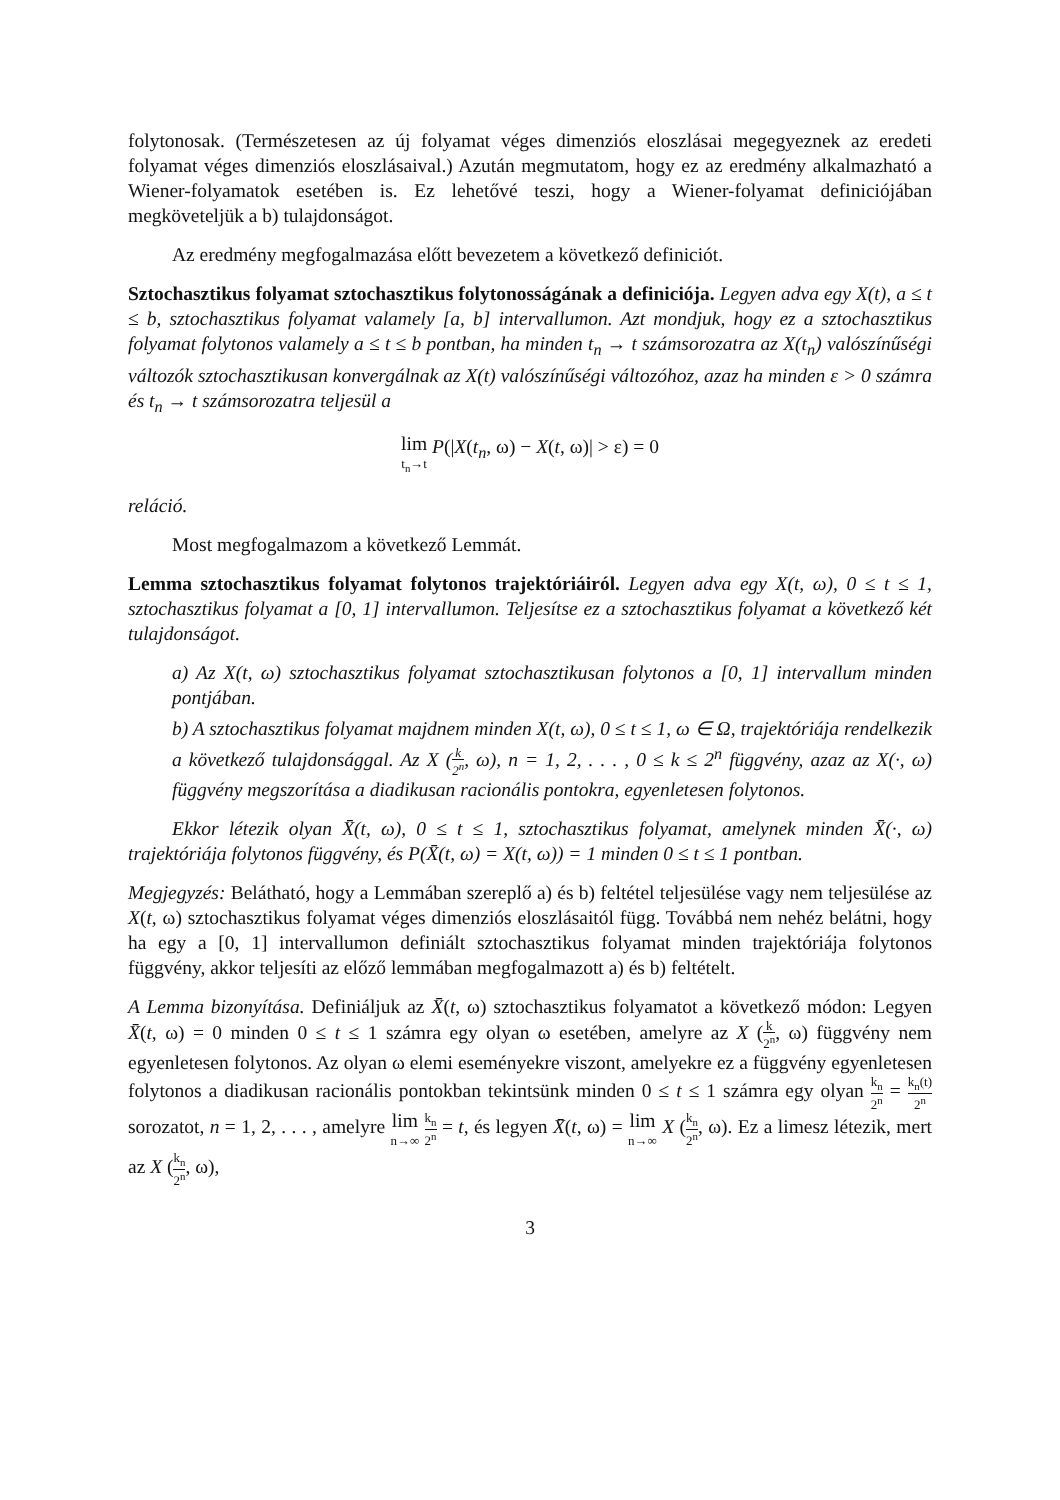folytonosak. (Természetesen az új folyamat véges dimenziós eloszlásai megegyeznek az eredeti folyamat véges dimenziós eloszlásaival.) Azután megmutatom, hogy ez az eredmény alkalmazható a Wiener-folyamatok esetében is. Ez lehetővé teszi, hogy a Wiener-folyamat definiciójában megköveteljük a b) tulajdonságot.
Az eredmény megfogalmazása előtt bevezetem a következő definiciót.
Sztochasztikus folyamat sztochasztikus folytonosságának a definiciója. Legyen adva egy X(t), a ≤ t ≤ b, sztochasztikus folyamat valamely [a, b] intervallumon. Azt mondjuk, hogy ez a sztochasztikus folyamat folytonos valamely a ≤ t ≤ b pontban, ha minden t<sub>n</sub> → t számsorozatra az X(t<sub>n</sub>) valószínűségi változók sztochasztikusan konvergálnak az X(t) valószínűségi változóhoz, azaz ha minden ε > 0 számra és t<sub>n</sub> → t számsorozatra teljesül a
lim t<sub>n</sub>→t P(|X(t<sub>n</sub>, ω) − X(t, ω)| > ε) = 0
reláció.
Most megfogalmazom a következő Lemmát.
Lemma sztochasztikus folyamat folytonos trajektóriáiról. Legyen adva egy X(t, ω), 0 ≤ t ≤ 1, sztochasztikus folyamat a [0, 1] intervallumon. Teljesítse ez a sztochasztikus folyamat a következő két tulajdonságot.
a) Az X(t, ω) sztochasztikus folyamat sztochasztikusan folytonos a [0, 1] intervallum minden pontjában.
b) A sztochasztikus folyamat majdnem minden X(t, ω), 0 ≤ t ≤ 1, ω ∈ Ω, trajektóriája rendelkezik a következő tulajdonsággal. Az X (k 2<sup>n</sup>, ω), n = 1, 2, . . . , 0 ≤ k ≤ 2<sup>n</sup> függvény, azaz az X(·, ω) függvény megszorítása a diadikusan racionális pontokra, egyenletesen folytonos.
Ekkor létezik olyan X̄(t, ω), 0 ≤ t ≤ 1, sztochasztikus folyamat, amelynek minden X̄(·, ω) trajektóriája folytonos függvény, és P(X̄(t, ω) = X(t, ω)) = 1 minden 0 ≤ t ≤ 1 pontban.
Megjegyzés: Belátható, hogy a Lemmában szereplő a) és b) feltétel teljesülése vagy nem teljesülése az X(t, ω) sztochasztikus folyamat véges dimenziós eloszlásaitól függ. Továbbá nem nehéz belátni, hogy ha egy a [0, 1] intervallumon definiált sztochasztikus folyamat minden trajektóriája folytonos függvény, akkor teljesíti az előző lemmában megfogalmazott a) és b) feltételt.
A Lemma bizonyítása. Definiáljuk az X̄(t, ω) sztochasztikus folyamatot a következő módon: Legyen X̄(t, ω) = 0 minden 0 ≤ t ≤ 1 számra egy olyan ω esetében, amelyre az X (k 2<sup>n</sup>, ω) függvény nem egyenletesen folytonos. Az olyan ω elemi eseményekre viszont, amelyekre ez a függvény egyenletesen folytonos a diadikusan racionális pontokban tekintsünk minden 0 ≤ t ≤ 1 számra egy olyan k<sub>n</sub> 2<sup>n</sup> = k<sub>n</sub>(t) 2<sup>n</sup> sorozatot, n = 1, 2, . . . , amelyre lim n→∞ k<sub>n</sub> 2<sup>n</sup> = t, és legyen X̄(t, ω) = lim n→∞ X (k<sub>n</sub> 2<sup>n</sup>, ω). Ez a limesz létezik, mert az X (k<sub>n</sub> 2<sup>n</sup>, ω),
3